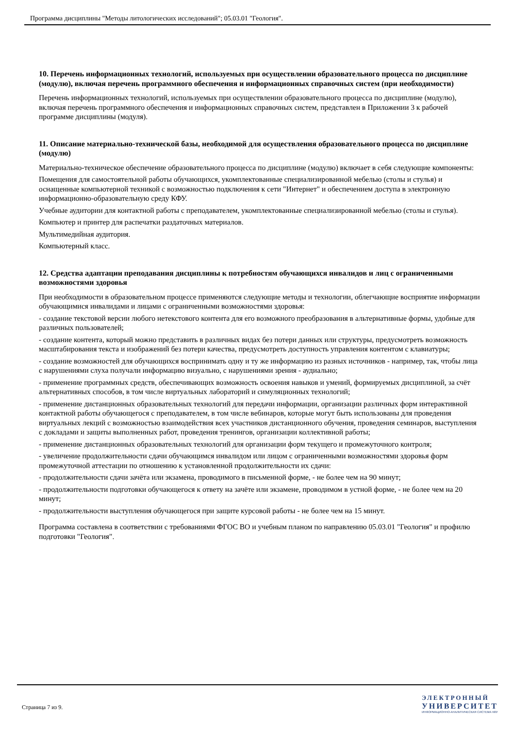Программа дисциплины "Методы литологических исследований"; 05.03.01 "Геология".
10. Перечень информационных технологий, используемых при осуществлении образовательного процесса по дисциплине (модулю), включая перечень программного обеспечения и информационных справочных систем (при необходимости)
Перечень информационных технологий, используемых при осуществлении образовательного процесса по дисциплине (модулю), включая перечень программного обеспечения и информационных справочных систем, представлен в Приложении 3 к рабочей программе дисциплины (модуля).
11. Описание материально-технической базы, необходимой для осуществления образовательного процесса по дисциплине (модулю)
Материально-техническое обеспечение образовательного процесса по дисциплине (модулю) включает в себя следующие компоненты:
Помещения для самостоятельной работы обучающихся, укомплектованные специализированной мебелью (столы и стулья) и оснащенные компьютерной техникой с возможностью подключения к сети "Интернет" и обеспечением доступа в электронную информационно-образовательную среду КФУ.
Учебные аудитории для контактной работы с преподавателем, укомплектованные специализированной мебелью (столы и стулья).
Компьютер и принтер для распечатки раздаточных материалов.
Мультимедийная аудитория.
Компьютерный класс.
12. Средства адаптации преподавания дисциплины к потребностям обучающихся инвалидов и лиц с ограниченными возможностями здоровья
При необходимости в образовательном процессе применяются следующие методы и технологии, облегчающие восприятие информации обучающимися инвалидами и лицами с ограниченными возможностями здоровья:
- создание текстовой версии любого нетекстового контента для его возможного преобразования в альтернативные формы, удобные для различных пользователей;
- создание контента, который можно представить в различных видах без потери данных или структуры, предусмотреть возможность масштабирования текста и изображений без потери качества, предусмотреть доступность управления контентом с клавиатуры;
- создание возможностей для обучающихся воспринимать одну и ту же информацию из разных источников - например, так, чтобы лица с нарушениями слуха получали информацию визуально, с нарушениями зрения - аудиально;
- применение программных средств, обеспечивающих возможность освоения навыков и умений, формируемых дисциплиной, за счёт альтернативных способов, в том числе виртуальных лабораторий и симуляционных технологий;
- применение дистанционных образовательных технологий для передачи информации, организации различных форм интерактивной контактной работы обучающегося с преподавателем, в том числе вебинаров, которые могут быть использованы для проведения виртуальных лекций с возможностью взаимодействия всех участников дистанционного обучения, проведения семинаров, выступления с докладами и защиты выполненных работ, проведения тренингов, организации коллективной работы;
- применение дистанционных образовательных технологий для организации форм текущего и промежуточного контроля;
- увеличение продолжительности сдачи обучающимся инвалидом или лицом с ограниченными возможностями здоровья форм промежуточной аттестации по отношению к установленной продолжительности их сдачи:
- продолжительности сдачи зачёта или экзамена, проводимого в письменной форме, - не более чем на 90 минут;
- продолжительности подготовки обучающегося к ответу на зачёте или экзамене, проводимом в устной форме, - не более чем на 20 минут;
- продолжительности выступления обучающегося при защите курсовой работы - не более чем на 15 минут.
Программа составлена в соответствии с требованиями ФГОС ВО и учебным планом по направлению 05.03.01 "Геология" и профилю подготовки "Геология".
Страница 7 из 9.
ЭЛЕКТРОННЫЙ
УНИВЕРСИТЕТ
ИНФОРМАЦИОННО-АНАЛИТИЧЕСКАЯ СИСТЕМА КФУ